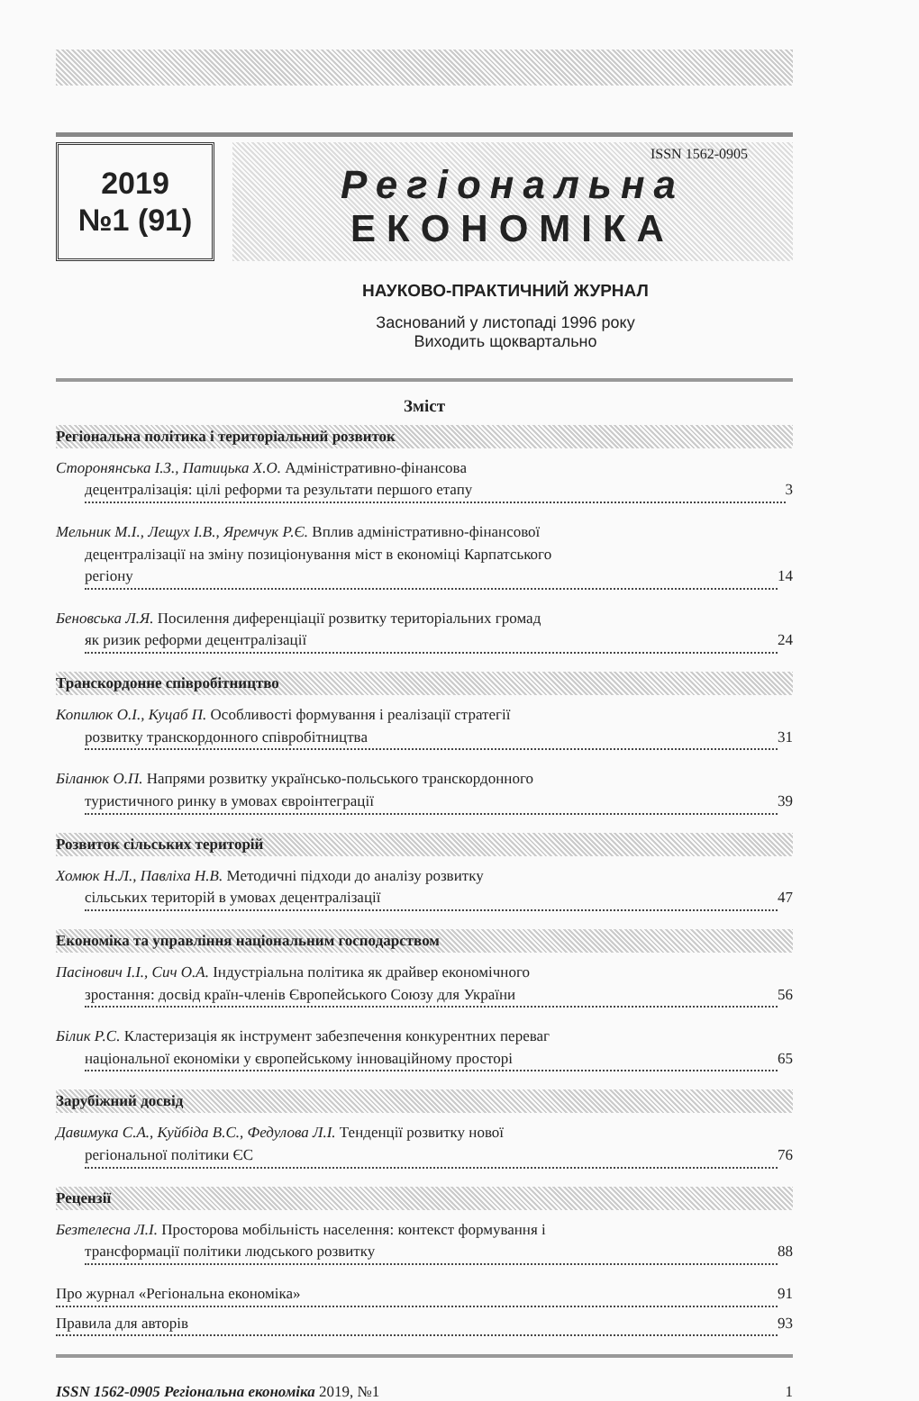2019
№1 (91)
ISSN 1562-0905
Регіональна
ЕКОНОМІКА
НАУКОВО-ПРАКТИЧНИЙ ЖУРНАЛ
Заснований у листопаді 1996 року
Виходить щоквартально
Зміст
Регіональна політика і територіальний розвиток
Сторонянська І.З., Патицька Х.О. Адміністративно-фінансова
децентралізація: цілі реформи та результати першого етапу 3
Мельник М.І., Лещух І.В., Яремчук Р.Є. Вплив адміністративно-фінансової
децентралізації на зміну позиціонування міст в економіці Карпатського
регіону 14
Беновська Л.Я. Посилення диференціації розвитку територіальних громад
як ризик реформи децентралізації 24
Транскордонне співробітництво
Копилюк О.І., Куцаб П. Особливості формування і реалізації стратегії
розвитку транскордонного співробітництва 31
Біланюк О.П. Напрями розвитку українсько-польського транскордонного
туристичного ринку в умовах євроінтеграції 39
Розвиток сільських територій
Хомюк Н.Л., Павліха Н.В. Методичні підходи до аналізу розвитку
сільських територій в умовах децентралізації 47
Економіка та управління національним господарством
Пасінович І.І., Сич О.А. Індустріальна політика як драйвер економічного
зростання: досвід країн-членів Європейського Союзу для України 56
Білик Р.С. Кластеризація як інструмент забезпечення конкурентних переваг
національної економіки у європейському інноваційному просторі 65
Зарубіжний досвід
Давимука С.А., Куйбіда В.С., Федулова Л.І. Тенденції розвитку нової
регіональної політики ЄС 76
Рецензії
Безтелесна Л.І. Просторова мобільність населення: контекст формування і
трансформації політики людського розвитку 88
Про журнал «Регіональна економіка» 91
Правила для авторів 93
ISSN 1562-0905 Регіональна економіка 2019, №1 1